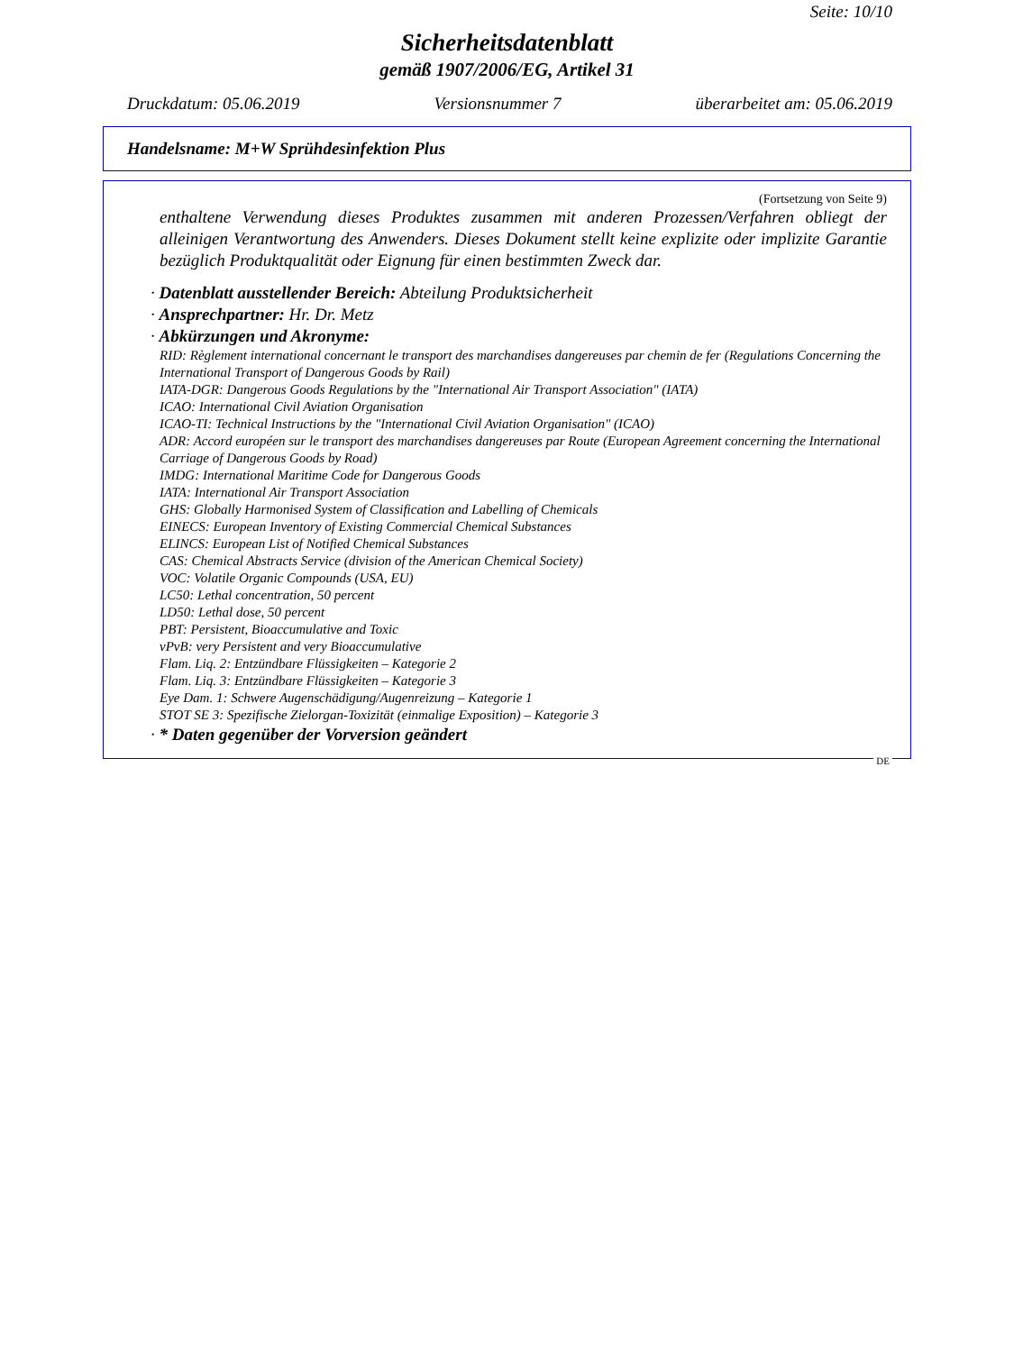Seite: 10/10
Sicherheitsdatenblatt
gemäß 1907/2006/EG, Artikel 31
Druckdatum: 05.06.2019 Versionsnummer 7 überarbeitet am: 05.06.2019
Handelsname: M+W Sprühdesinfektion Plus
(Fortsetzung von Seite 9)
enthaltene Verwendung dieses Produktes zusammen mit anderen Prozessen/Verfahren obliegt der alleinigen Verantwortung des Anwenders. Dieses Dokument stellt keine explizite oder implizite Garantie bezüglich Produktqualität oder Eignung für einen bestimmten Zweck dar.
· Datenblatt ausstellender Bereich: Abteilung Produktsicherheit
· Ansprechpartner: Hr. Dr. Metz
· Abkürzungen und Akronyme:
RID: Règlement international concernant le transport des marchandises dangereuses par chemin de fer (Regulations Concerning the International Transport of Dangerous Goods by Rail)
IATA-DGR: Dangerous Goods Regulations by the "International Air Transport Association" (IATA)
ICAO: International Civil Aviation Organisation
ICAO-TI: Technical Instructions by the "International Civil Aviation Organisation" (ICAO)
ADR: Accord européen sur le transport des marchandises dangereuses par Route (European Agreement concerning the International Carriage of Dangerous Goods by Road)
IMDG: International Maritime Code for Dangerous Goods
IATA: International Air Transport Association
GHS: Globally Harmonised System of Classification and Labelling of Chemicals
EINECS: European Inventory of Existing Commercial Chemical Substances
ELINCS: European List of Notified Chemical Substances
CAS: Chemical Abstracts Service (division of the American Chemical Society)
VOC: Volatile Organic Compounds (USA, EU)
LC50: Lethal concentration, 50 percent
LD50: Lethal dose, 50 percent
PBT: Persistent, Bioaccumulative and Toxic
vPvB: very Persistent and very Bioaccumulative
Flam. Liq. 2: Entzündbare Flüssigkeiten – Kategorie 2
Flam. Liq. 3: Entzündbare Flüssigkeiten – Kategorie 3
Eye Dam. 1: Schwere Augenschädigung/Augenreizung – Kategorie 1
STOT SE 3: Spezifische Zielorgan-Toxizität (einmalige Exposition) – Kategorie 3
· * Daten gegenüber der Vorversion geändert
DE